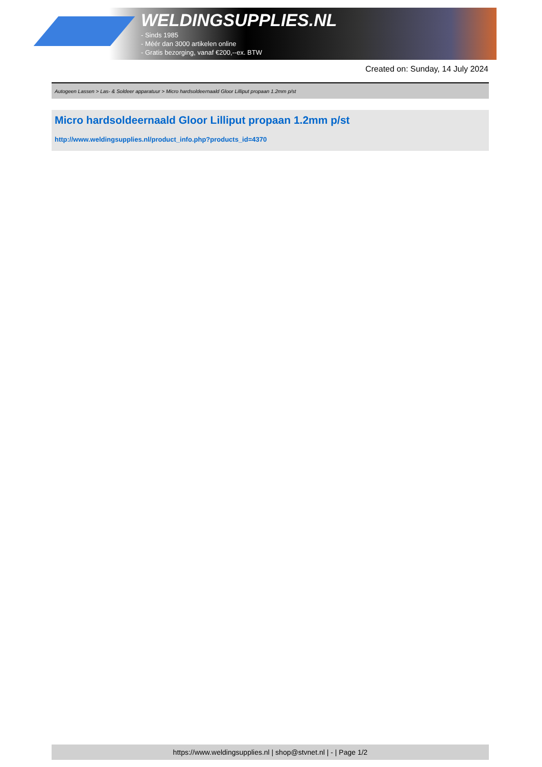WELDINGSUPPLIES.NL
- Sinds 1985
- Méér dan 3000 artikelen online
- Gratis bezorging, vanaf €200,--ex. BTW
Created on: Sunday, 14 July 2024
Autogeen Lassen > Las- & Soldeer apparatuur > Micro hardsoldeernaald Gloor Lilliput propaan 1.2mm p/st
Micro hardsoldeernaald Gloor Lilliput propaan 1.2mm p/st
http://www.weldingsupplies.nl/product_info.php?products_id=4370
https://www.weldingsupplies.nl | shop@stvnet.nl | - | Page 1/2